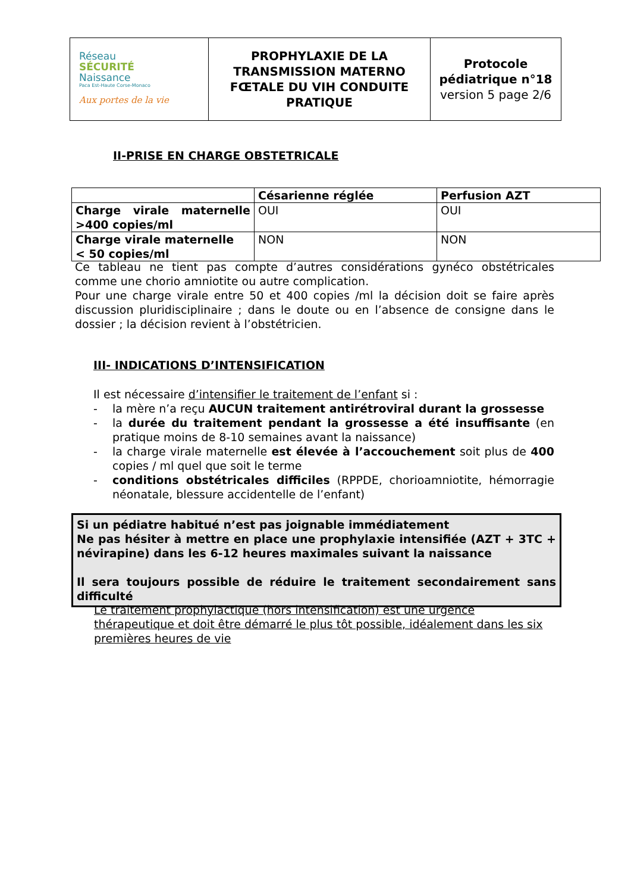| Réseau SÉCURITÉ Naissance Paca Est-Haute Corse-Monaco Aux portes de la vie | PROPHYLAXIE DE LA TRANSMISSION MATERNO FŒTALE DU VIH CONDUITE PRATIQUE | Protocole pédiatrique n°18 version 5 page 2/6 |
II-PRISE EN CHARGE OBSTETRICALE
| | Césarienne réglée | Perfusion AZT |
| Charge virale maternelle >400 copies/ml | OUI | OUI |
| Charge virale maternelle < 50 copies/ml | NON | NON |
Ce tableau ne tient pas compte d’autres considérations gynéco obstétricales comme une chorio amniotite ou autre complication.
Pour une charge virale entre 50 et 400 copies /ml la décision doit se faire après discussion pluridisciplinaire ; dans le doute ou en l’absence de consigne dans le dossier ; la décision revient à l’obstétricien.
III- INDICATIONS D’INTENSIFICATION
Il est nécessaire d’intensifier le traitement de l’enfant si :
- la mère n’a reçu AUCUN traitement antirétroviral durant la grossesse
- la durée du traitement pendant la grossesse a été insuffisante (en pratique moins de 8-10 semaines avant la naissance)
- la charge virale maternelle est élevée à l’accouchement soit plus de 400 copies / ml quel que soit le terme
- conditions obstétricales difficiles (RPPDE, chorioamniotite, hémorragie néonatale, blessure accidentelle de l’enfant)
Si un pédiatre habitué n’est pas joignable immédiatement
Ne pas hésiter à mettre en place une prophylaxie intensifiée (AZT + 3TC + névirapine) dans les 6-12 heures maximales suivant la naissance
Il sera toujours possible de réduire le traitement secondairement sans difficulté
Le traitement prophylactique (hors intensification) est une urgence thérapeutique et doit être démarré le plus tôt possible, idéalement dans les six premières heures de vie